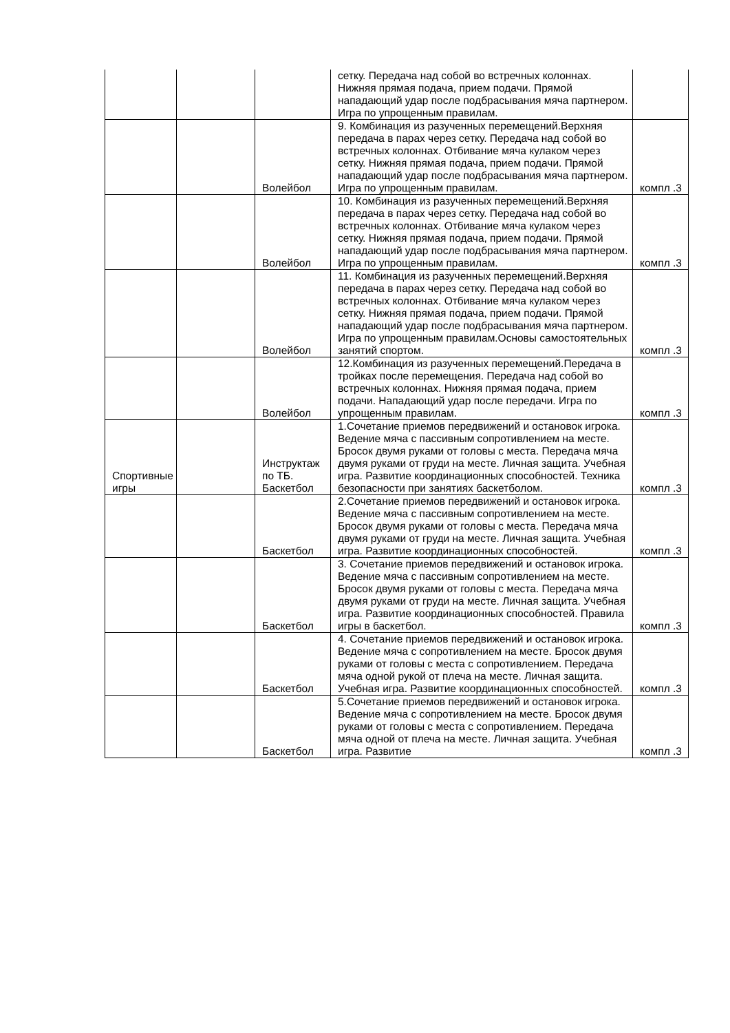| | | | сетку. Передача над собой во встречных колоннах. Нижняя прямая подача, прием подачи. Прямой нападающий удар после подбрасывания мяча партнером. Игра по упрощенным правилам. | |
| | | Волейбол | 9. Комбинация из разученных перемещений.Верхняя передача в парах через сетку. Передача над собой во встречных колоннах. Отбивание мяча кулаком через сетку. Нижняя прямая подача, прием подачи. Прямой нападающий удар после подбрасывания мяча партнером. Игра по упрощенным правилам. | компл .3 |
| | | Волейбол | 10. Комбинация из разученных перемещений.Верхняя передача в парах через сетку. Передача над собой во встречных колоннах. Отбивание мяча кулаком через сетку. Нижняя прямая подача, прием подачи. Прямой нападающий удар после подбрасывания мяча партнером. Игра по упрощенным правилам. | компл .3 |
| | | Волейбол | 11. Комбинация из разученных перемещений.Верхняя передача в парах через сетку. Передача над собой во встречных колоннах. Отбивание мяча кулаком через сетку. Нижняя прямая подача, прием подачи. Прямой нападающий удар после подбрасывания мяча партнером. Игра по упрощенным правилам.Основы самостоятельных занятий спортом. | компл .3 |
| | | Волейбол | 12.Комбинация из разученных перемещений.Передача в тройках после перемещения. Передача над собой во встречных колоннах. Нижняя прямая подача, прием подачи. Нападающий удар после передачи. Игра по упрощенным правилам. | компл .3 |
| Спортивные игры | | Инструктаж по ТБ. Баскетбол | 1.Сочетание приемов передвижений и остановок игрока. Ведение мяча с пассивным сопротивлением на месте. Бросок двумя руками от головы с места. Передача мяча двумя руками от груди на месте. Личная защита. Учебная игра. Развитие координационных способностей. Техника безопасности при занятиях баскетболом. | компл .3 |
| | | Баскетбол | 2.Сочетание приемов передвижений и остановок игрока. Ведение мяча с пассивным сопротивлением на месте. Бросок двумя руками от головы с места. Передача мяча двумя руками от груди на месте. Личная защита. Учебная игра. Развитие координационных способностей. | компл .3 |
| | | Баскетбол | 3. Сочетание приемов передвижений и остановок игрока. Ведение мяча с пассивным сопротивлением на месте. Бросок двумя руками от головы с места. Передача мяча двумя руками от груди на месте. Личная защита. Учебная игра. Развитие координационных способностей. Правила игры в баскетбол. | компл .3 |
| | | Баскетбол | 4. Сочетание приемов передвижений и остановок игрока. Ведение мяча с сопротивлением на месте. Бросок двумя руками от головы с места с сопротивлением. Передача мяча одной рукой от плеча на месте. Личная защита. Учебная игра. Развитие координационных способностей. | компл .3 |
| | | Баскетбол | 5.Сочетание приемов передвижений и остановок игрока. Ведение мяча с сопротивлением на месте. Бросок двумя руками от головы с места с сопротивлением. Передача мяча одной от плеча на месте. Личная защита. Учебная игра. Развитие | компл .3 |